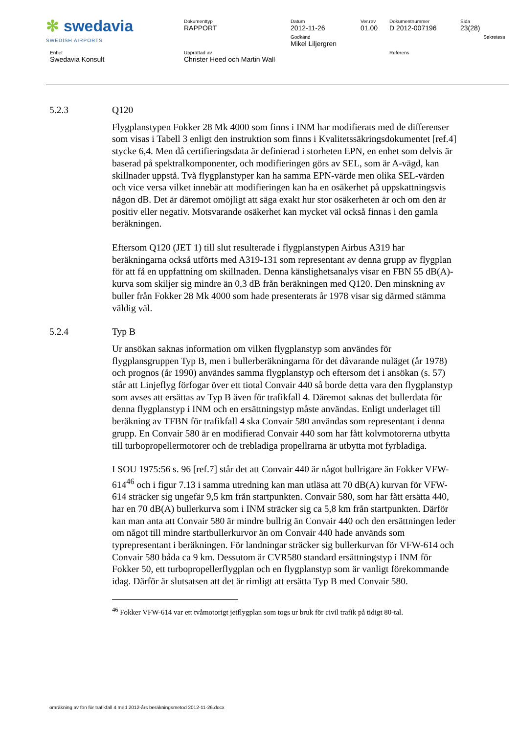| ✻ swedavia SWEDISH AIRPORTS | Dokumenttyp RAPPORT | Datum 2012-11-26 | Ver.rev 01.00 | Dokumentnummer D 2012-007196 | Sida 23(28) | |
| | | Godkänd Mikel Liljergren | | | | Sekretess |
| Enhet Swedavia Konsult | Upprättad av Christer Heed och Martin Wall | | | Referens | | |
5.2.3 Q120
Flygplanstypen Fokker 28 Mk 4000 som finns i INM har modifierats med de differenser som visas i Tabell 3 enligt den instruktion som finns i Kvalitetssäkringsdokumentet [ref.4] stycke 6,4. Men då certifieringsdata är definierad i storheten EPN, en enhet som delvis är baserad på spektralkomponenter, och modifieringen görs av SEL, som är A-vägd, kan skillnader uppstå. Två flygplanstyper kan ha samma EPN-värde men olika SEL-värden och vice versa vilket innebär att modifieringen kan ha en osäkerhet på uppskattningsvis någon dB. Det är däremot omöjligt att säga exakt hur stor osäkerheten är och om den är positiv eller negativ. Motsvarande osäkerhet kan mycket väl också finnas i den gamla beräkningen.
Eftersom Q120 (JET 1) till slut resulterade i flygplanstypen Airbus A319 har beräkningarna också utförts med A319-131 som representant av denna grupp av flygplan för att få en uppfattning om skillnaden. Denna känslighetsanalys visar en FBN 55 dB(A)-kurva som skiljer sig mindre än 0,3 dB från beräkningen med Q120. Den minskning av buller från Fokker 28 Mk 4000 som hade presenterats år 1978 visar sig därmed stämma väldig väl.
5.2.4 Typ B
Ur ansökan saknas information om vilken flygplanstyp som användes för flygplansgruppen Typ B, men i bullerberäkningarna för det dåvarande nuläget (år 1978) och prognos (år 1990) användes samma flygplanstyp och eftersom det i ansökan (s. 57) står att Linjeflyg förfogar över ett tiotal Convair 440 så borde detta vara den flygplanstyp som avses att ersättas av Typ B även för trafikfall 4. Däremot saknas det bullerdata för denna flygplanstyp i INM och en ersättningstyp måste användas. Enligt underlaget till beräkning av TFBN för trafikfall 4 ska Convair 580 användas som representant i denna grupp. En Convair 580 är en modifierad Convair 440 som har fått kolvmotorerna utbytta till turbopropellermotorer och de trebladiga propellrarna är utbytta mot fyrbladiga.
I SOU 1975:56 s. 96 [ref.7] står det att Convair 440 är något bullrigare än Fokker VFW-614<sup>46</sup> och i figur 7.13 i samma utredning kan man utläsa att 70 dB(A) kurvan för VFW-614 sträcker sig ungefär 9,5 km från startpunkten. Convair 580, som har fått ersätta 440, har en 70 dB(A) bullerkurva som i INM sträcker sig ca 5,8 km från startpunkten. Därför kan man anta att Convair 580 är mindre bullrig än Convair 440 och den ersättningen leder om något till mindre startbullerkurvor än om Convair 440 hade används som typrepresentant i beräkningen. För landningar sträcker sig bullerkurvan för VFW-614 och Convair 580 båda ca 9 km. Dessutom är CVR580 standard ersättningstyp i INM för Fokker 50, ett turbopropellerflygplan och en flygplanstyp som är vanligt förekommande idag. Därför är slutsatsen att det är rimligt att ersätta Typ B med Convair 580.
<sup>46</sup> Fokker VFW-614 var ett tvåmotorigt jetflygplan som togs ur bruk för civil trafik på tidigt 80-tal.
omräkning av fbn för trafikfall 4 med 2012-års beräkningsmetod 2012-11-26.docx